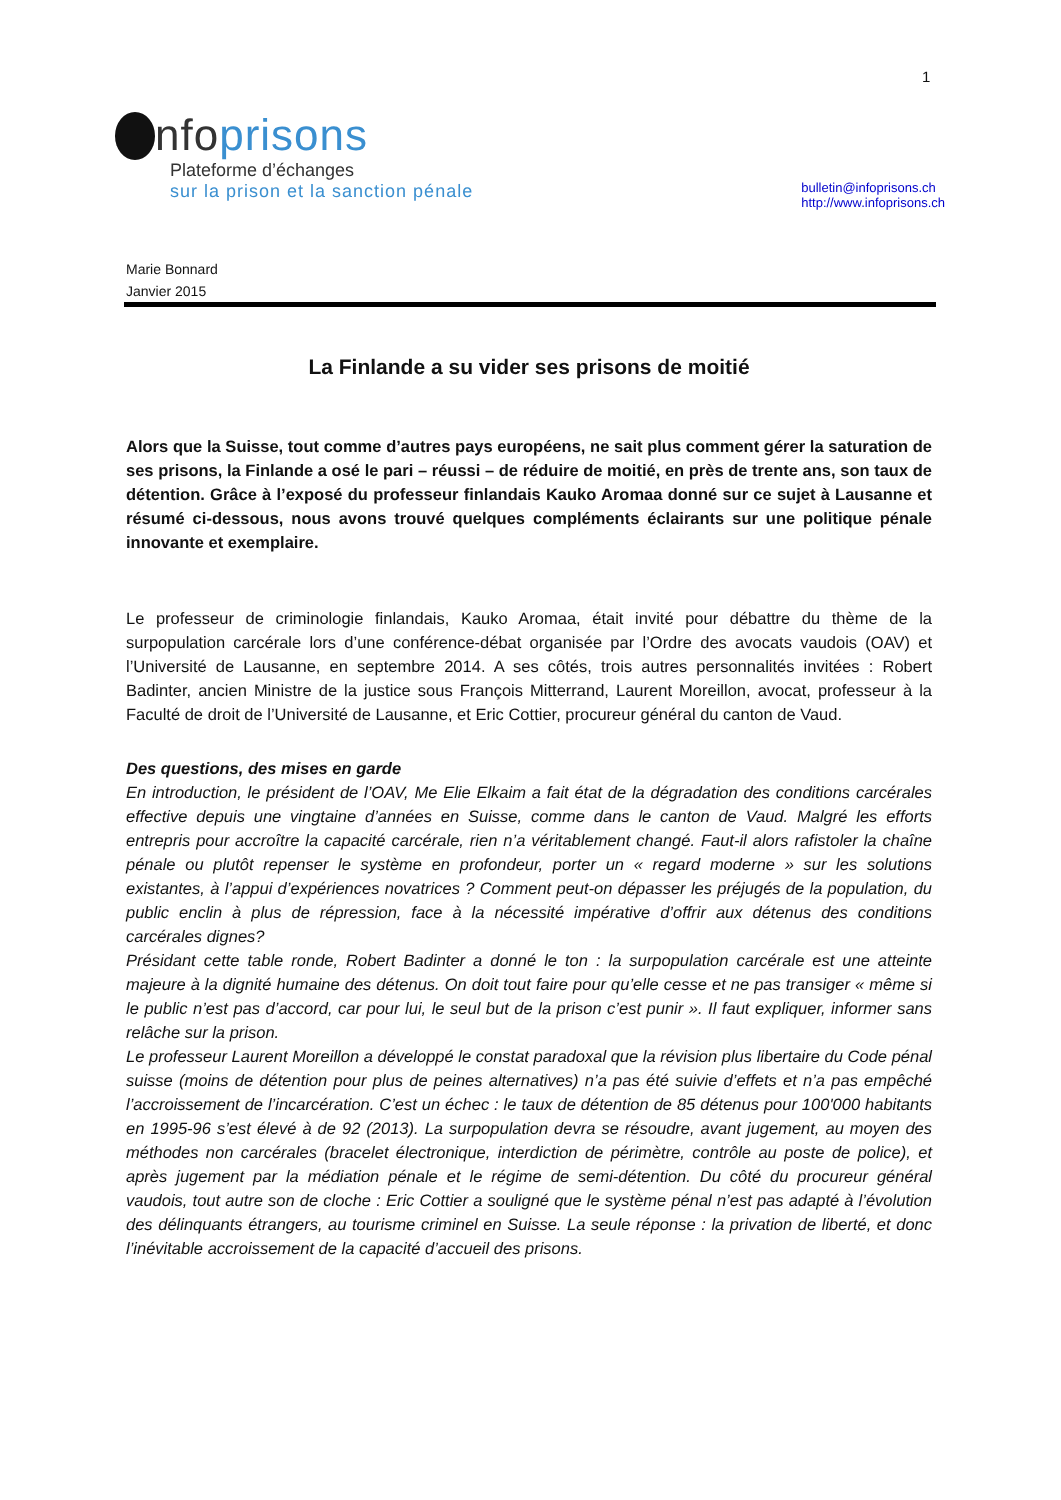1
nfoprisons
Plateforme d’échanges
sur la prison et la sanction pénale
bulletin@infoprisons.ch
http://www.infoprisons.ch
Marie Bonnard
Janvier 2015
La Finlande a su vider ses prisons de moitié
Alors que la Suisse, tout comme d’autres pays européens, ne sait plus comment gérer la saturation de ses prisons, la Finlande a osé le pari – réussi – de réduire de moitié, en près de trente ans, son taux de détention. Grâce à l’exposé du professeur finlandais Kauko Aromaa donné sur ce sujet à Lausanne et résumé ci-dessous, nous avons trouvé quelques compléments éclairants sur une politique pénale innovante et exemplaire.
Le professeur de criminologie finlandais, Kauko Aromaa, était invité pour débattre du thème de la surpopulation carcérale lors d’une conférence-débat organisée par l’Ordre des avocats vaudois (OAV) et l’Université de Lausanne, en septembre 2014. A ses côtés, trois autres personnalités invitées : Robert Badinter, ancien Ministre de la justice sous François Mitterrand, Laurent Moreillon, avocat, professeur à la Faculté de droit de l’Université de Lausanne, et Eric Cottier, procureur général du canton de Vaud.
Des questions, des mises en garde
En introduction, le président de l’OAV, Me Elie Elkaim a fait état de la dégradation des conditions carcérales effective depuis une vingtaine d’années en Suisse, comme dans le canton de Vaud. Malgré les efforts entrepris pour accroître la capacité carcérale, rien n’a véritablement changé. Faut-il alors rafistoler la chaîne pénale ou plutôt repenser le système en profondeur, porter un « regard moderne » sur les solutions existantes, à l’appui d’expériences novatrices ? Comment peut-on dépasser les préjugés de la population, du public enclin à plus de répression, face à la nécessité impérative d’offrir aux détenus des conditions carcérales dignes?
Présidant cette table ronde, Robert Badinter a donné le ton : la surpopulation carcérale est une atteinte majeure à la dignité humaine des détenus. On doit tout faire pour qu’elle cesse et ne pas transiger « même si le public n’est pas d’accord, car pour lui, le seul but de la prison c’est punir ». Il faut expliquer, informer sans relâche sur la prison.
Le professeur Laurent Moreillon a développé le constat paradoxal que la révision plus libertaire du Code pénal suisse (moins de détention pour plus de peines alternatives) n’a pas été suivie d’effets et n’a pas empêché l’accroissement de l’incarcération. C’est un échec : le taux de détention de 85 détenus pour 100'000 habitants en 1995-96 s’est élevé à de 92 (2013). La surpopulation devra se résoudre, avant jugement, au moyen des méthodes non carcérales (bracelet électronique, interdiction de périmètre, contrôle au poste de police), et après jugement par la médiation pénale et le régime de semi-détention. Du côté du procureur général vaudois, tout autre son de cloche : Eric Cottier a souligné que le système pénal n’est pas adapté à l’évolution des délinquants étrangers, au tourisme criminel en Suisse. La seule réponse : la privation de liberté, et donc l’inévitable accroissement de la capacité d’accueil des prisons.